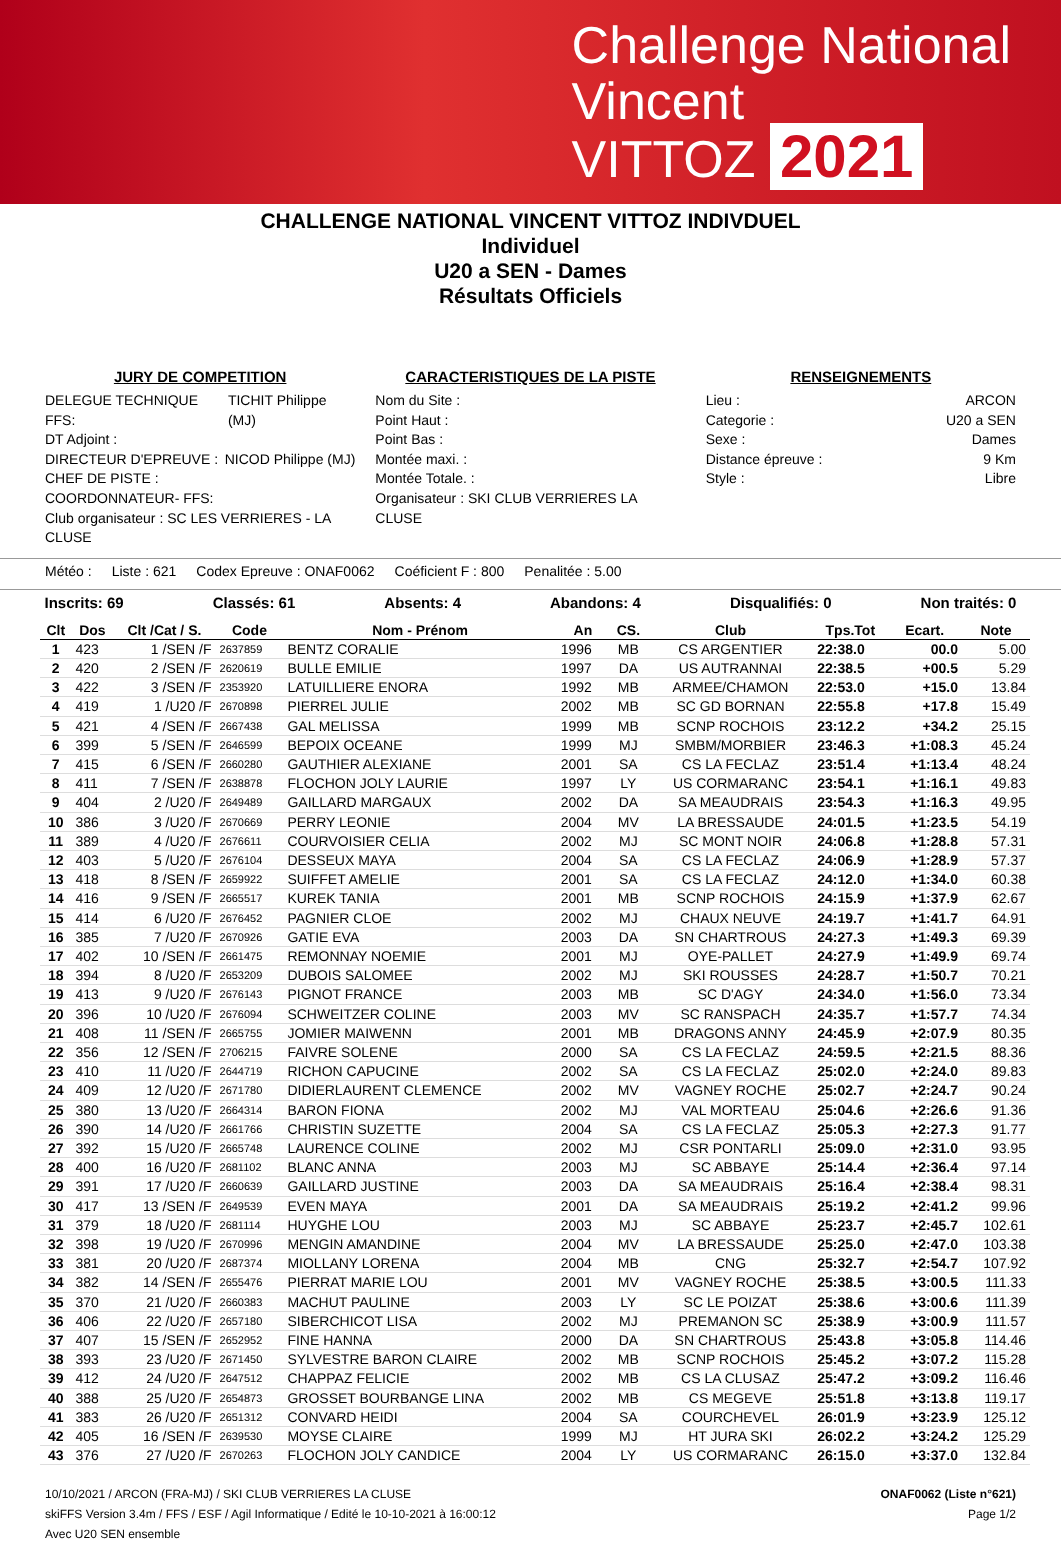Challenge National
Vincent
VITTOZ 2021
CHALLENGE NATIONAL VINCENT VITTOZ INDIVDUEL
Individuel
U20 a SEN - Dames
Résultats Officiels
JURY DE COMPETITION
DELEGUE TECHNIQUE FFS: TICHIT Philippe (MJ)
DT Adjoint :
DIRECTEUR D'EPREUVE : NICOD Philippe (MJ)
CHEF DE PISTE :
COORDONNATEUR- FFS:
Club organisateur : SC LES VERRIERES - LA CLUSE
CARACTERISTIQUES DE LA PISTE
Nom du Site :
Point Haut :
Point Bas :
Montée maxi. :
Montée Totale. :
Organisateur : SKI CLUB VERRIERES LA CLUSE
RENSEIGNEMENTS
Lieu : ARCON
Categorie : U20 a SEN
Sexe : Dames
Distance épreuve : 9 Km
Style : Libre
Météo : Liste : 621 Codex Epreuve : ONAF0062 Coéficient F : 800 Penalitée : 5.00
Inscrits: 69 Classés: 61 Absents: 4 Abandons: 4 Disqualifiés: 0 Non traités: 0
| Clt | Dos | Clt /Cat / S. | Code | Nom - Prénom | An | CS. | Club | Tps.Tot | Ecart. | Note |
| --- | --- | --- | --- | --- | --- | --- | --- | --- | --- | --- |
| 1 | 423 | 1 /SEN /F | 2637859 | BENTZ CORALIE | 1996 | MB | CS ARGENTIER | 22:38.0 | 00.0 | 5.00 |
| 2 | 420 | 2 /SEN /F | 2620619 | BULLE EMILIE | 1997 | DA | US AUTRANNAI | 22:38.5 | +00.5 | 5.29 |
| 3 | 422 | 3 /SEN /F | 2353920 | LATUILLIERE ENORA | 1992 | MB | ARMEE/CHAMON | 22:53.0 | +15.0 | 13.84 |
| 4 | 419 | 1 /U20 /F | 2670898 | PIERREL JULIE | 2002 | MB | SC GD BORNAN | 22:55.8 | +17.8 | 15.49 |
| 5 | 421 | 4 /SEN /F | 2667438 | GAL MELISSA | 1999 | MB | SCNP ROCHOIS | 23:12.2 | +34.2 | 25.15 |
| 6 | 399 | 5 /SEN /F | 2646599 | BEPOIX OCEANE | 1999 | MJ | SMBM/MORBIER | 23:46.3 | +1:08.3 | 45.24 |
| 7 | 415 | 6 /SEN /F | 2660280 | GAUTHIER ALEXIANE | 2001 | SA | CS LA FECLAZ | 23:51.4 | +1:13.4 | 48.24 |
| 8 | 411 | 7 /SEN /F | 2638878 | FLOCHON JOLY LAURIE | 1997 | LY | US CORMARANC | 23:54.1 | +1:16.1 | 49.83 |
| 9 | 404 | 2 /U20 /F | 2649489 | GAILLARD MARGAUX | 2002 | DA | SA MEAUDRAIS | 23:54.3 | +1:16.3 | 49.95 |
| 10 | 386 | 3 /U20 /F | 2670669 | PERRY LEONIE | 2004 | MV | LA BRESSAUDE | 24:01.5 | +1:23.5 | 54.19 |
| 11 | 389 | 4 /U20 /F | 2676611 | COURVOISIER CELIA | 2002 | MJ | SC MONT NOIR | 24:06.8 | +1:28.8 | 57.31 |
| 12 | 403 | 5 /U20 /F | 2676104 | DESSEUX MAYA | 2004 | SA | CS LA FECLAZ | 24:06.9 | +1:28.9 | 57.37 |
| 13 | 418 | 8 /SEN /F | 2659922 | SUIFFET AMELIE | 2001 | SA | CS LA FECLAZ | 24:12.0 | +1:34.0 | 60.38 |
| 14 | 416 | 9 /SEN /F | 2665517 | KUREK TANIA | 2001 | MB | SCNP ROCHOIS | 24:15.9 | +1:37.9 | 62.67 |
| 15 | 414 | 6 /U20 /F | 2676452 | PAGNIER CLOE | 2002 | MJ | CHAUX NEUVE | 24:19.7 | +1:41.7 | 64.91 |
| 16 | 385 | 7 /U20 /F | 2670926 | GATIE EVA | 2003 | DA | SN CHARTROUS | 24:27.3 | +1:49.3 | 69.39 |
| 17 | 402 | 10 /SEN /F | 2661475 | REMONNAY NOEMIE | 2001 | MJ | OYE-PALLET | 24:27.9 | +1:49.9 | 69.74 |
| 18 | 394 | 8 /U20 /F | 2653209 | DUBOIS SALOMEE | 2002 | MJ | SKI ROUSSES | 24:28.7 | +1:50.7 | 70.21 |
| 19 | 413 | 9 /U20 /F | 2676143 | PIGNOT FRANCE | 2003 | MB | SC D'AGY | 24:34.0 | +1:56.0 | 73.34 |
| 20 | 396 | 10 /U20 /F | 2676094 | SCHWEITZER COLINE | 2003 | MV | SC RANSPACH | 24:35.7 | +1:57.7 | 74.34 |
| 21 | 408 | 11 /SEN /F | 2665755 | JOMIER MAIWENN | 2001 | MB | DRAGONS ANNY | 24:45.9 | +2:07.9 | 80.35 |
| 22 | 356 | 12 /SEN /F | 2706215 | FAIVRE SOLENE | 2000 | SA | CS LA FECLAZ | 24:59.5 | +2:21.5 | 88.36 |
| 23 | 410 | 11 /U20 /F | 2644719 | RICHON CAPUCINE | 2002 | SA | CS LA FECLAZ | 25:02.0 | +2:24.0 | 89.83 |
| 24 | 409 | 12 /U20 /F | 2671780 | DIDIERLAURENT CLEMENCE | 2002 | MV | VAGNEY ROCHE | 25:02.7 | +2:24.7 | 90.24 |
| 25 | 380 | 13 /U20 /F | 2664314 | BARON FIONA | 2002 | MJ | VAL MORTEAU | 25:04.6 | +2:26.6 | 91.36 |
| 26 | 390 | 14 /U20 /F | 2661766 | CHRISTIN SUZETTE | 2004 | SA | CS LA FECLAZ | 25:05.3 | +2:27.3 | 91.77 |
| 27 | 392 | 15 /U20 /F | 2665748 | LAURENCE COLINE | 2002 | MJ | CSR PONTARLI | 25:09.0 | +2:31.0 | 93.95 |
| 28 | 400 | 16 /U20 /F | 2681102 | BLANC ANNA | 2003 | MJ | SC ABBAYE | 25:14.4 | +2:36.4 | 97.14 |
| 29 | 391 | 17 /U20 /F | 2660639 | GAILLARD JUSTINE | 2003 | DA | SA MEAUDRAIS | 25:16.4 | +2:38.4 | 98.31 |
| 30 | 417 | 13 /SEN /F | 2649539 | EVEN MAYA | 2001 | DA | SA MEAUDRAIS | 25:19.2 | +2:41.2 | 99.96 |
| 31 | 379 | 18 /U20 /F | 2681114 | HUYGHE LOU | 2003 | MJ | SC ABBAYE | 25:23.7 | +2:45.7 | 102.61 |
| 32 | 398 | 19 /U20 /F | 2670996 | MENGIN AMANDINE | 2004 | MV | LA BRESSAUDE | 25:25.0 | +2:47.0 | 103.38 |
| 33 | 381 | 20 /U20 /F | 2687374 | MIOLLANY LORENA | 2004 | MB | CNG | 25:32.7 | +2:54.7 | 107.92 |
| 34 | 382 | 14 /SEN /F | 2655476 | PIERRAT MARIE LOU | 2001 | MV | VAGNEY ROCHE | 25:38.5 | +3:00.5 | 111.33 |
| 35 | 370 | 21 /U20 /F | 2660383 | MACHUT PAULINE | 2003 | LY | SC LE POIZAT | 25:38.6 | +3:00.6 | 111.39 |
| 36 | 406 | 22 /U20 /F | 2657180 | SIBERCHICOT LISA | 2002 | MJ | PREMANON SC | 25:38.9 | +3:00.9 | 111.57 |
| 37 | 407 | 15 /SEN /F | 2652952 | FINE HANNA | 2000 | DA | SN CHARTROUS | 25:43.8 | +3:05.8 | 114.46 |
| 38 | 393 | 23 /U20 /F | 2671450 | SYLVESTRE BARON CLAIRE | 2002 | MB | SCNP ROCHOIS | 25:45.2 | +3:07.2 | 115.28 |
| 39 | 412 | 24 /U20 /F | 2647512 | CHAPPAZ FELICIE | 2002 | MB | CS LA CLUSAZ | 25:47.2 | +3:09.2 | 116.46 |
| 40 | 388 | 25 /U20 /F | 2654873 | GROSSET BOURBANGE LINA | 2002 | MB | CS MEGEVE | 25:51.8 | +3:13.8 | 119.17 |
| 41 | 383 | 26 /U20 /F | 2651312 | CONVARD HEIDI | 2004 | SA | COURCHEVEL | 26:01.9 | +3:23.9 | 125.12 |
| 42 | 405 | 16 /SEN /F | 2639530 | MOYSE CLAIRE | 1999 | MJ | HT JURA SKI | 26:02.2 | +3:24.2 | 125.29 |
| 43 | 376 | 27 /U20 /F | 2670263 | FLOCHON JOLY CANDICE | 2004 | LY | US CORMARANC | 26:15.0 | +3:37.0 | 132.84 |
10/10/2021 / ARCON (FRA-MJ) / SKI CLUB VERRIERES LA CLUSE ONAF0062 (Liste n°621)
skiFFS Version 3.4m / FFS / ESF / Agil Informatique / Edité le 10-10-2021 à 16:00:12 Page 1/2
Avec U20 SEN ensemble